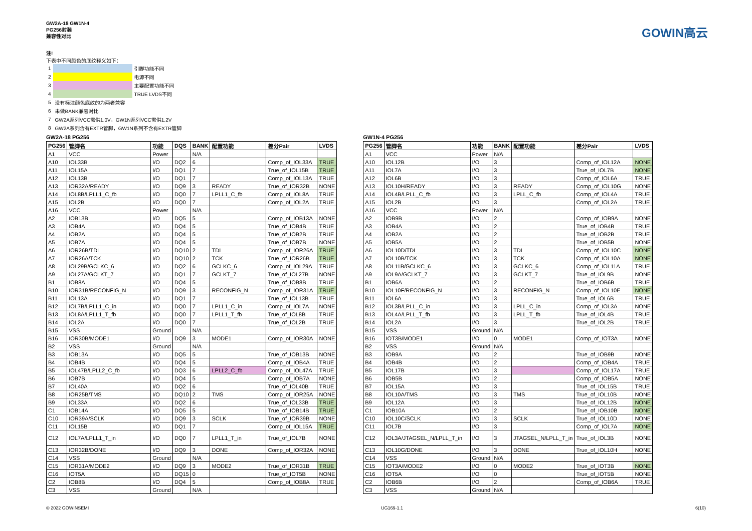GW2A-18 GW1N-4
PG256封装
兼容性对比
GOWIN高云
注!
下表中不同颜色的底纹释义如下：
| 1 | | 引脚功能不同 |
| 2 | | 电源不同 |
| 3 | | 主要配置功能不同 |
| 4 | | TRUE LVDS不同 |
| 5 | 没有标注颜色底纹的为两者兼容 | |
| 6 | 未做BANK兼容对比 | |
| 7 | GW2A系列VCC需供1.0V，GW1N系列VCC需供1.2V | |
| 8 | GW2A系列含有EXTR管脚，GW1N系列不含有EXTR管脚 | |
GW2A-18 PG256
| PG256 | 管脚名 | 功能 | DQS | BANK | 配置功能 | 差分Pair | LVDS |
| --- | --- | --- | --- | --- | --- | --- | --- |
| A1 | VCC | Power | | N/A | | | |
| A10 | IOL33B | I/O | DQ2 | 6 | | Comp_of_IOL33A | TRUE |
| A11 | IOL15A | I/O | DQ1 | 7 | | True_of_IOL15B | TRUE |
| A12 | IOL13B | I/O | DQ1 | 7 | | Comp_of_IOL13A | TRUE |
| A13 | IOR32A/READY | I/O | DQ9 | 3 | READY | True_of_IOR32B | NONE |
| A14 | IOL8B/LPLL1_C_fb | I/O | DQ0 | 7 | LPLL1_C_fb | Comp_of_IOL8A | TRUE |
| A15 | IOL2B | I/O | DQ0 | 7 | | Comp_of_IOL2A | TRUE |
| A16 | VCC | Power | | N/A | | | |
| A2 | IOB13B | I/O | DQ5 | 5 | | Comp_of_IOB13A | NONE |
| A3 | IOB4A | I/O | DQ4 | 5 | | True_of_IOB4B | TRUE |
| A4 | IOB2A | I/O | DQ4 | 5 | | True_of_IOB2B | TRUE |
| A5 | IOB7A | I/O | DQ4 | 5 | | True_of_IOB7B | NONE |
| A6 | IOR26B/TDI | I/O | DQ10 | 2 | TDI | Comp_of_IOR26A | TRUE |
| A7 | IOR26A/TCK | I/O | DQ10 | 2 | TCK | True_of_IOR26B | TRUE |
| A8 | IOL29B/GCLKC_6 | I/O | DQ2 | 6 | GCLKC_6 | Comp_of_IOL29A | TRUE |
| A9 | IOL27A/GCLKT_7 | I/O | DQ1 | 7 | GCLKT_7 | True_of_IOL27B | NONE |
| B1 | IOB8A | I/O | DQ4 | 5 | | True_of_IOB8B | TRUE |
| B10 | IOR31B/RECONFIG_N | I/O | DQ9 | 3 | RECONFIG_N | Comp_of_IOR31A | TRUE |
| B11 | IOL13A | I/O | DQ1 | 7 | | True_of_IOL13B | TRUE |
| B12 | IOL7B/LPLL1_C_in | I/O | DQ0 | 7 | LPLL1_C_in | Comp_of_IOL7A | NONE |
| B13 | IOL8A/LPLL1_T_fb | I/O | DQ0 | 7 | LPLL1_T_fb | True_of_IOL8B | TRUE |
| B14 | IOL2A | I/O | DQ0 | 7 | | True_of_IOL2B | TRUE |
| B15 | VSS | Ground | | N/A | | | |
| B16 | IOR30B/MODE1 | I/O | DQ9 | 3 | MODE1 | Comp_of_IOR30A | NONE |
| B2 | VSS | Ground | | N/A | | | |
| B3 | IOB13A | I/O | DQ5 | 5 | | True_of_IOB13B | NONE |
| B4 | IOB4B | I/O | DQ4 | 5 | | Comp_of_IOB4A | TRUE |
| B5 | IOL47B/LPLL2_C_fb | I/O | DQ3 | 6 | LPLL2_C_fb | Comp_of_IOL47A | TRUE |
| B6 | IOB7B | I/O | DQ4 | 5 | | Comp_of_IOB7A | NONE |
| B7 | IOL40A | I/O | DQ2 | 6 | | True_of_IOL40B | TRUE |
| B8 | IOR25B/TMS | I/O | DQ10 | 2 | TMS | Comp_of_IOR25A | NONE |
| B9 | IOL33A | I/O | DQ2 | 6 | | True_of_IOL33B | TRUE |
| C1 | IOB14A | I/O | DQ5 | 5 | | True_of_IOB14B | TRUE |
| C10 | IOR39A/SCLK | I/O | DQ9 | 3 | SCLK | True_of_IOR39B | NONE |
| C11 | IOL15B | I/O | DQ1 | 7 | | Comp_of_IOL15A | TRUE |
| C12 | IOL7A/LPLL1_T_in | I/O | DQ0 | 7 | LPLL1_T_in | True_of_IOL7B | NONE |
| C13 | IOR32B/DONE | I/O | DQ9 | 3 | DONE | Comp_of_IOR32A | NONE |
| C14 | VSS | Ground | | N/A | | | |
| C15 | IOR31A/MODE2 | I/O | DQ9 | 3 | MODE2 | True_of_IOR31B | TRUE |
| C16 | IOT5A | I/O | DQ15 | 0 | | True_of_IOT5B | NONE |
| C2 | IOB8B | I/O | DQ4 | 5 | | Comp_of_IOB8A | TRUE |
| C3 | VSS | Ground | | N/A | | | |
GW1N-4 PG256
| PG256 | 管脚名 | 功能 | BANK | 配置功能 | 差分Pair | LVDS |
| --- | --- | --- | --- | --- | --- | --- |
| A1 | VCC | Power | N/A | | | |
| A10 | IOL12B | I/O | 3 | | Comp_of_IOL12A | NONE |
| A11 | IOL7A | I/O | 3 | | True_of_IOL7B | NONE |
| A12 | IOL6B | I/O | 3 | | Comp_of_IOL6A | TRUE |
| A13 | IOL10H/READY | I/O | 3 | READY | Comp_of_IOL10G | NONE |
| A14 | IOL4B/LPLL_C_fb | I/O | 3 | LPLL_C_fb | Comp_of_IOL4A | TRUE |
| A15 | IOL2B | I/O | 3 | | Comp_of_IOL2A | TRUE |
| A16 | VCC | Power | N/A | | | |
| A2 | IOB9B | I/O | 2 | | Comp_of_IOB9A | NONE |
| A3 | IOB4A | I/O | 2 | | True_of_IOB4B | TRUE |
| A4 | IOB2A | I/O | 2 | | True_of_IOB2B | TRUE |
| A5 | IOB5A | I/O | 2 | | True_of_IOB5B | NONE |
| A6 | IOL10D/TDI | I/O | 3 | TDI | Comp_of_IOL10C | NONE |
| A7 | IOL10B/TCK | I/O | 3 | TCK | Comp_of_IOL10A | NONE |
| A8 | IOL11B/GCLKC_6 | I/O | 3 | GCLKC_6 | Comp_of_IOL11A | TRUE |
| A9 | IOL9A/GCLKT_7 | I/O | 3 | GCLKT_7 | True_of_IOL9B | NONE |
| B1 | IOB6A | I/O | 2 | | True_of_IOB6B | TRUE |
| B10 | IOL10F/RECONFIG_N | I/O | 3 | RECONFIG_N | Comp_of_IOL10E | NONE |
| B11 | IOL6A | I/O | 3 | | True_of_IOL6B | TRUE |
| B12 | IOL3B/LPLL_C_in | I/O | 3 | LPLL_C_in | Comp_of_IOL3A | NONE |
| B13 | IOL4A/LPLL_T_fb | I/O | 3 | LPLL_T_fb | True_of_IOL4B | TRUE |
| B14 | IOL2A | I/O | 3 | | True_of_IOL2B | TRUE |
| B15 | VSS | Ground | N/A | | | |
| B16 | IOT3B/MODE1 | I/O | 0 | MODE1 | Comp_of_IOT3A | NONE |
| B2 | VSS | Ground | N/A | | | |
| B3 | IOB9A | I/O | 2 | | True_of_IOB9B | NONE |
| B4 | IOB4B | I/O | 2 | | Comp_of_IOB4A | TRUE |
| B5 | IOL17B | I/O | 3 | | Comp_of_IOL17A | TRUE |
| B6 | IOB5B | I/O | 2 | | Comp_of_IOB5A | NONE |
| B7 | IOL15A | I/O | 3 | | True_of_IOL15B | TRUE |
| B8 | IOL10A/TMS | I/O | 3 | TMS | True_of_IOL10B | NONE |
| B9 | IOL12A | I/O | 3 | | True_of_IOL12B | NONE |
| C1 | IOB10A | I/O | 2 | | True_of_IOB10B | NONE |
| C10 | IOL10C/SCLK | I/O | 3 | SCLK | True_of_IOL10D | NONE |
| C11 | IOL7B | I/O | 3 | | Comp_of_IOL7A | NONE |
| C12 | IOL3A/JTAGSEL_N/LPLL_T_in | I/O | 3 | JTAGSEL_N/LPLL_T_in | True_of_IOL3B | NONE |
| C13 | IOL10G/DONE | I/O | 3 | DONE | True_of_IOL10H | NONE |
| C14 | VSS | Ground | N/A | | | |
| C15 | IOT3A/MODE2 | I/O | 0 | MODE2 | True_of_IOT3B | NONE |
| C16 | IOT5A | I/O | 0 | | True_of_IOT5B | NONE |
| C2 | IOB6B | I/O | 2 | | Comp_of_IOB6A | TRUE |
| C3 | VSS | Ground | N/A | | | |
© 2022 GOWINSEMI UG169-1.1 6(10)